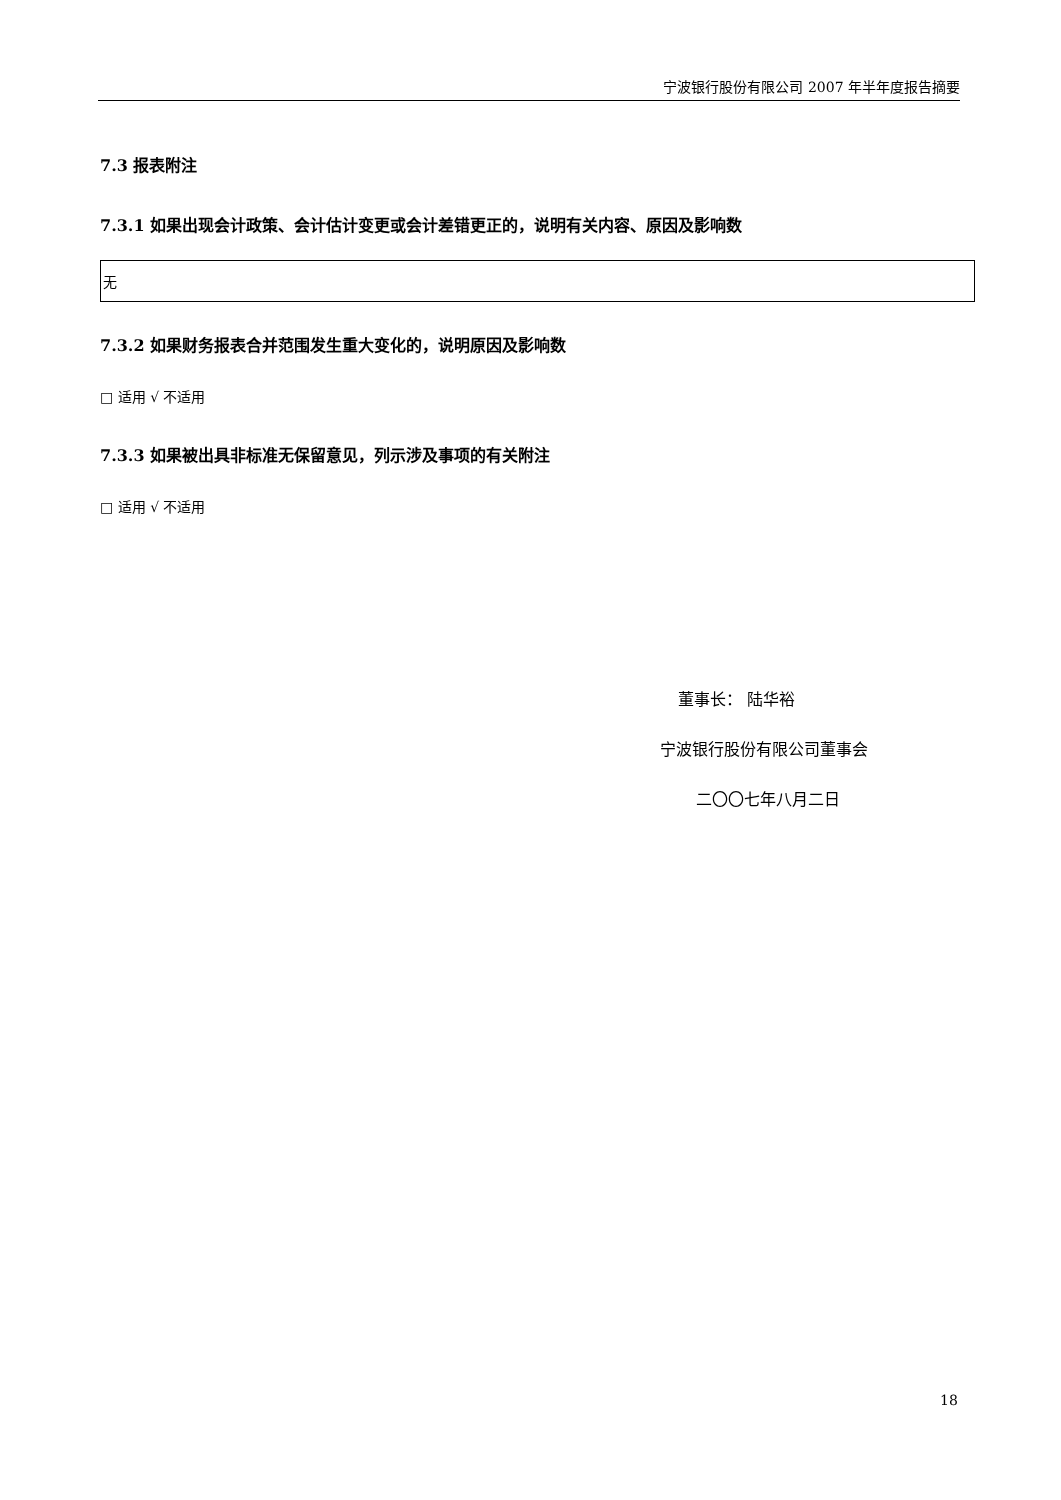宁波银行股份有限公司 2007 年半年度报告摘要
7.3 报表附注
7.3.1 如果出现会计政策、会计估计变更或会计差错更正的，说明有关内容、原因及影响数
| 无 |
7.3.2 如果财务报表合并范围发生重大变化的，说明原因及影响数
□ 适用 √ 不适用
7.3.3 如果被出具非标准无保留意见，列示涉及事项的有关附注
□ 适用 √ 不适用
董事长： 陆华裕
宁波银行股份有限公司董事会
二〇〇七年八月二日
18